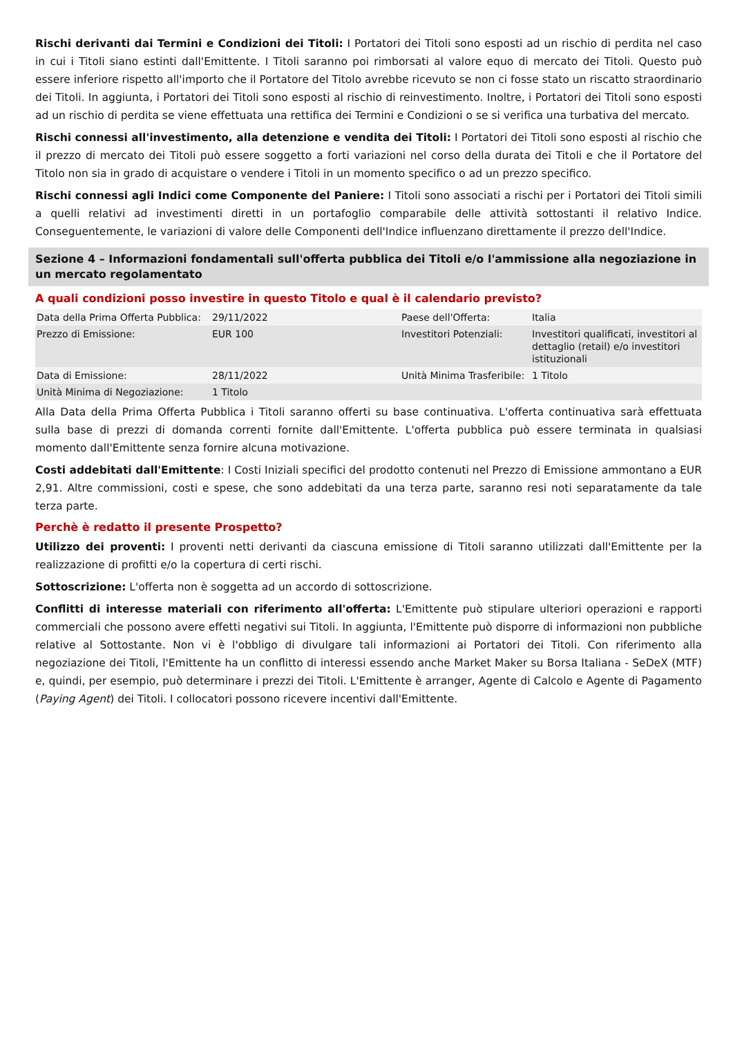Rischi derivanti dai Termini e Condizioni dei Titoli: I Portatori dei Titoli sono esposti ad un rischio di perdita nel caso in cui i Titoli siano estinti dall'Emittente. I Titoli saranno poi rimborsati al valore equo di mercato dei Titoli. Questo può essere inferiore rispetto all'importo che il Portatore del Titolo avrebbe ricevuto se non ci fosse stato un riscatto straordinario dei Titoli. In aggiunta, i Portatori dei Titoli sono esposti al rischio di reinvestimento. Inoltre, i Portatori dei Titoli sono esposti ad un rischio di perdita se viene effettuata una rettifica dei Termini e Condizioni o se si verifica una turbativa del mercato.
Rischi connessi all'investimento, alla detenzione e vendita dei Titoli: I Portatori dei Titoli sono esposti al rischio che il prezzo di mercato dei Titoli può essere soggetto a forti variazioni nel corso della durata dei Titoli e che il Portatore del Titolo non sia in grado di acquistare o vendere i Titoli in un momento specifico o ad un prezzo specifico.
Rischi connessi agli Indici come Componente del Paniere: I Titoli sono associati a rischi per i Portatori dei Titoli simili a quelli relativi ad investimenti diretti in un portafoglio comparabile delle attività sottostanti il relativo Indice. Conseguentemente, le variazioni di valore delle Componenti dell'Indice influenzano direttamente il prezzo dell'Indice.
Sezione 4 – Informazioni fondamentali sull'offerta pubblica dei Titoli e/o l'ammissione alla negoziazione in un mercato regolamentato
A quali condizioni posso investire in questo Titolo e qual è il calendario previsto?
| Data della Prima Offerta Pubblica: | 29/11/2022 | Paese dell'Offerta: | Italia |
| Prezzo di Emissione: | EUR 100 | Investitori Potenziali: | Investitori qualificati, investitori al dettaglio (retail) e/o investitori istituzionali |
| Data di Emissione: | 28/11/2022 | Unità Minima Trasferibile: | 1 Titolo |
| Unità Minima di Negoziazione: | 1 Titolo | | |
Alla Data della Prima Offerta Pubblica i Titoli saranno offerti su base continuativa. L'offerta continuativa sarà effettuata sulla base di prezzi di domanda correnti fornite dall'Emittente. L'offerta pubblica può essere terminata in qualsiasi momento dall'Emittente senza fornire alcuna motivazione.
Costi addebitati dall'Emittente: I Costi Iniziali specifici del prodotto contenuti nel Prezzo di Emissione ammontano a EUR 2,91. Altre commissioni, costi e spese, che sono addebitati da una terza parte, saranno resi noti separatamente da tale terza parte.
Perchè è redatto il presente Prospetto?
Utilizzo dei proventi: I proventi netti derivanti da ciascuna emissione di Titoli saranno utilizzati dall'Emittente per la realizzazione di profitti e/o la copertura di certi rischi.
Sottoscrizione: L'offerta non è soggetta ad un accordo di sottoscrizione.
Conflitti di interesse materiali con riferimento all'offerta: L'Emittente può stipulare ulteriori operazioni e rapporti commerciali che possono avere effetti negativi sui Titoli. In aggiunta, l'Emittente può disporre di informazioni non pubbliche relative al Sottostante. Non vi è l'obbligo di divulgare tali informazioni ai Portatori dei Titoli. Con riferimento alla negoziazione dei Titoli, l'Emittente ha un conflitto di interessi essendo anche Market Maker su Borsa Italiana - SeDeX (MTF) e, quindi, per esempio, può determinare i prezzi dei Titoli. L'Emittente è arranger, Agente di Calcolo e Agente di Pagamento (Paying Agent) dei Titoli. I collocatori possono ricevere incentivi dall'Emittente.